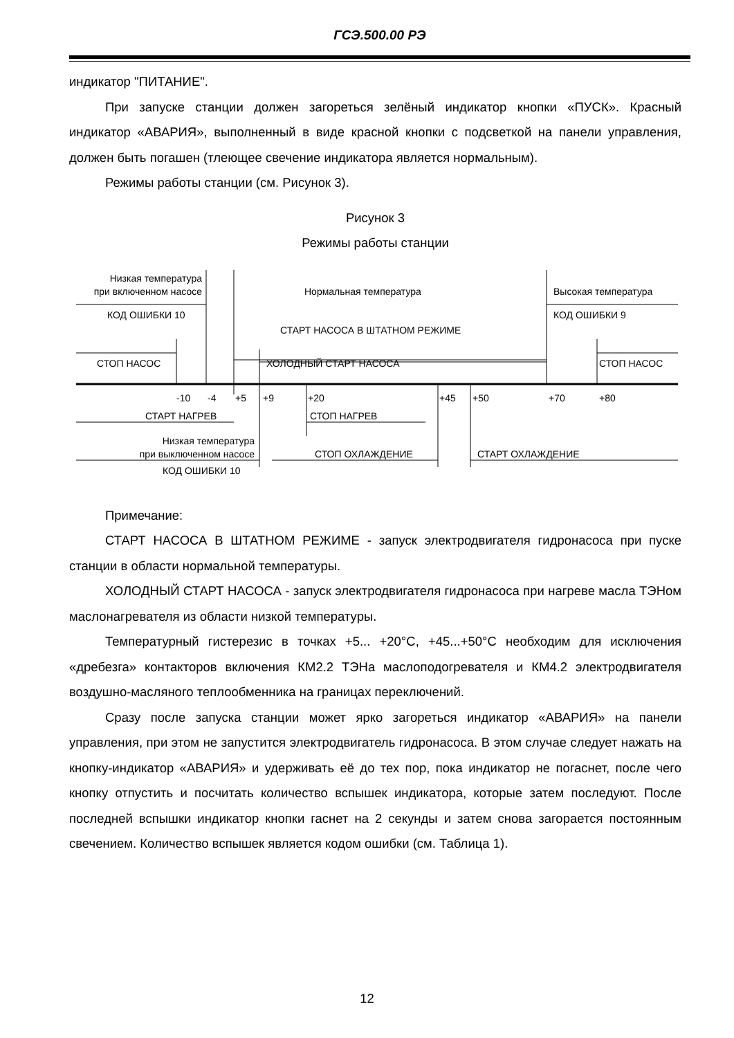ГСЭ.500.00 РЭ
индикатор "ПИТАНИЕ".
При запуске станции должен загореться зелёный индикатор кнопки «ПУСК». Красный индикатор «АВАРИЯ», выполненный в виде красной кнопки с подсветкой на панели управления, должен быть погашен (тлеющее свечение индикатора является нормальным).
Режимы работы станции (см. Рисунок 3).
Рисунок 3
Режимы работы станции
Низкая температура
при включенном насосе
Нормальная температура
Высокая температура
КОД ОШИБКИ 10
КОД ОШИБКИ 9
СТАРТ НАСОСА В ШТАТНОМ РЕЖИМЕ
СТОП НАСОС
ХОЛОДНЫЙ СТАРТ НАСОСА
СТОП НАСОС
-10
-4
+5
+9
+20
+45
+50
+70
+80
СТАРТ НАГРЕВ
СТОП НАГРЕВ
Низкая температура
при выключенном насосе
СТОП ОХЛАЖДЕНИЕ
СТАРТ ОХЛАЖДЕНИЕ
КОД ОШИБКИ 10
Примечание:
СТАРТ НАСОСА В ШТАТНОМ РЕЖИМЕ - запуск электродвигателя гидронасоса при пуске станции в области нормальной температуры.
ХОЛОДНЫЙ СТАРТ НАСОСА - запуск электродвигателя гидронасоса при нагреве масла ТЭНом маслонагревателя из области низкой температуры.
Температурный гистерезис в точках +5... +20°С, +45...+50°С необходим для исключения «дребезга» контакторов включения КМ2.2 ТЭНа маслоподогревателя и КМ4.2 электродвигателя воздушно-масляного теплообменника на границах переключений.
Сразу после запуска станции может ярко загореться индикатор «АВАРИЯ» на панели управления, при этом не запустится электродвигатель гидронасоса. В этом случае следует нажать на кнопку-индикатор «АВАРИЯ» и удерживать её до тех пор, пока индикатор не погаснет, после чего кнопку отпустить и посчитать количество вспышек индикатора, которые затем последуют. После последней вспышки индикатор кнопки гаснет на 2 секунды и затем снова загорается постоянным свечением. Количество вспышек является кодом ошибки (см. Таблица 1).
12